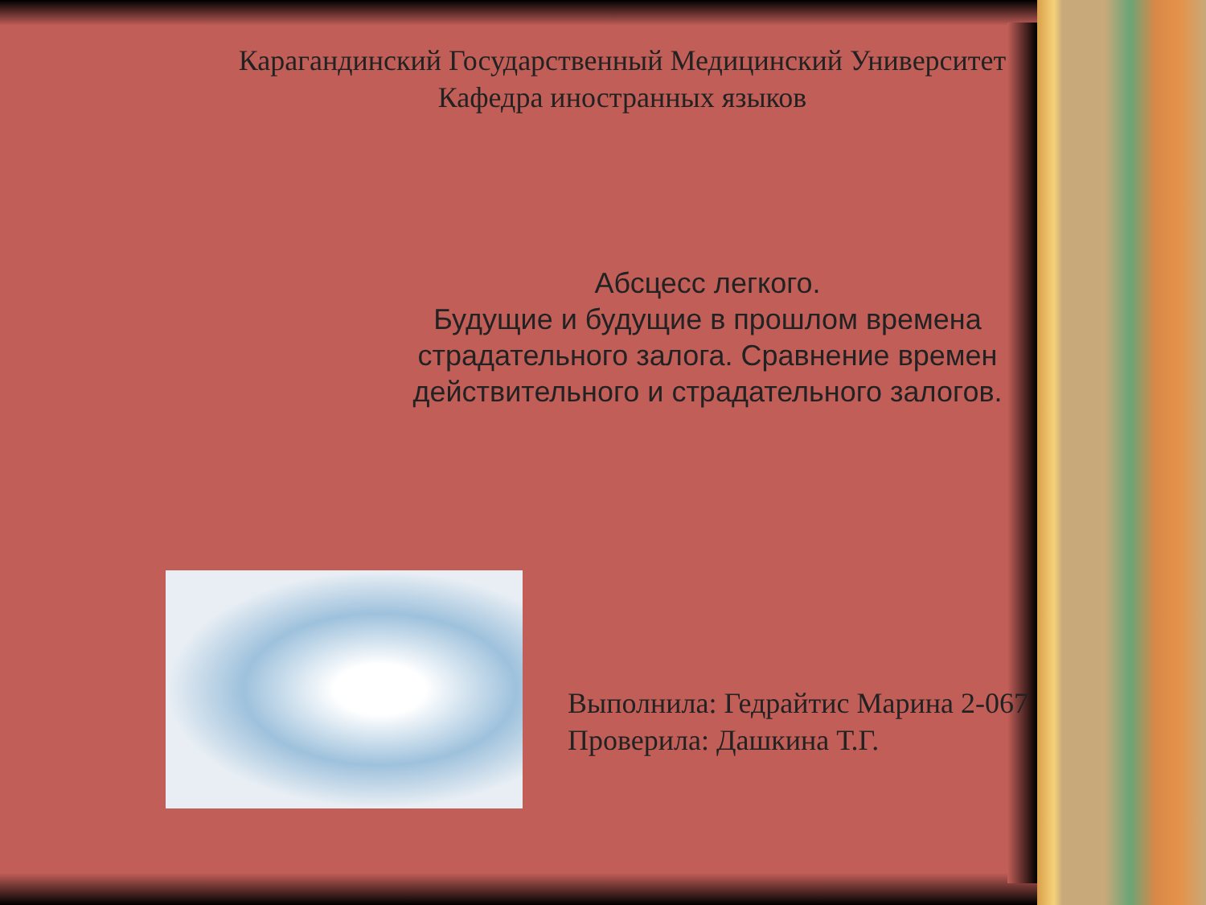Карагандинский Государственный Медицинский Университет
Кафедра иностранных языков
Абсцесс легкого.
Будущие и будущие в прошлом времена страдательного залога. Сравнение времен действительного и страдательного залогов.
Выполнила: Гедрайтис Марина 2-067
Проверила: Дашкина Т.Г.